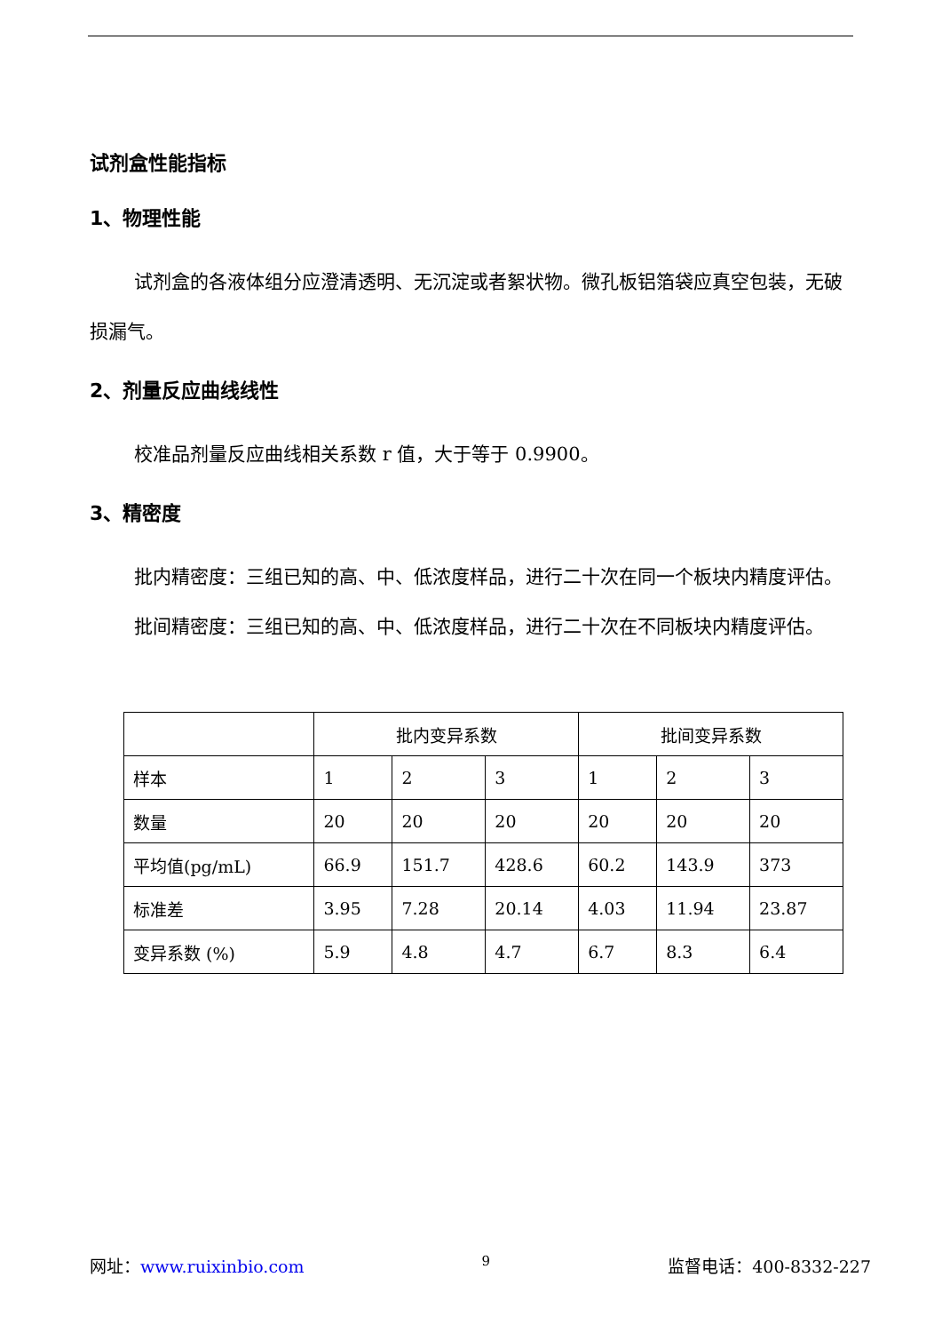试剂盒性能指标
1、物理性能
试剂盒的各液体组分应澄清透明、无沉淀或者絮状物。微孔板铝箔袋应真空包装，无破损漏气。
2、剂量反应曲线线性
校准品剂量反应曲线相关系数 r 值，大于等于 0.9900。
3、精密度
批内精密度：三组已知的高、中、低浓度样品，进行二十次在同一个板块内精度评估。
批间精密度：三组已知的高、中、低浓度样品，进行二十次在不同板块内精度评估。
| | 批内变异系数 | | | 批间变异系数 | | |
| --- | --- | --- | --- | --- | --- | --- |
| 样本 | 1 | 2 | 3 | 1 | 2 | 3 |
| 数量 | 20 | 20 | 20 | 20 | 20 | 20 |
| 平均值(pg/mL) | 66.9 | 151.7 | 428.6 | 60.2 | 143.9 | 373 |
| 标准差 | 3.95 | 7.28 | 20.14 | 4.03 | 11.94 | 23.87 |
| 变异系数 (%) | 5.9 | 4.8 | 4.7 | 6.7 | 8.3 | 6.4 |
网址：www.ruixinbio.com 9 监督电话：400-8332-227